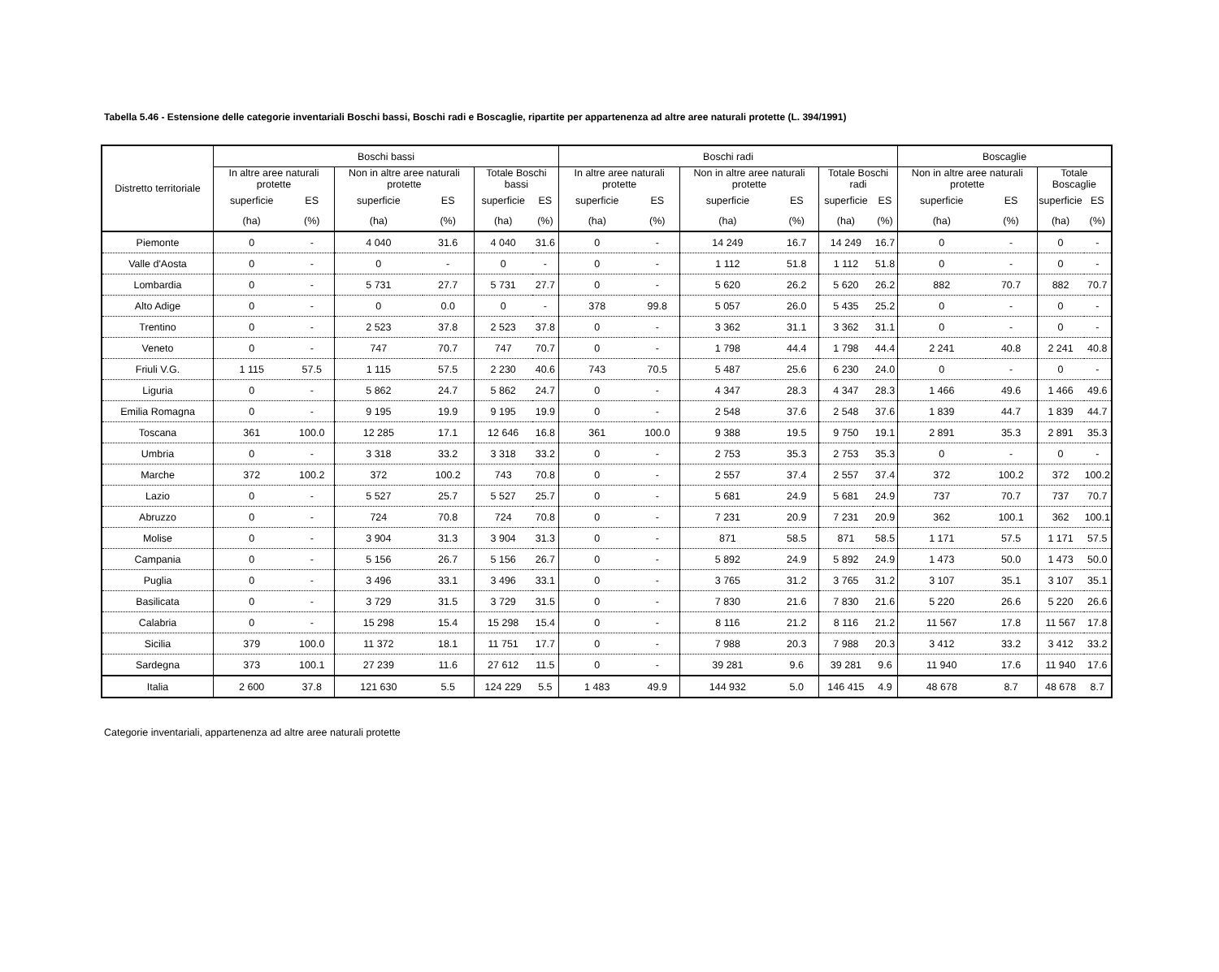Tabella 5.46 - Estensione delle categorie inventariali Boschi bassi, Boschi radi e Boscaglie, ripartite per appartenenza ad altre aree naturali protette (L. 394/1991)
| Distretto territoriale | Boschi bassi | | | | | | Boschi radi | | | | | | Boscaglie | | | |
| --- | --- | --- | --- | --- | --- | --- | --- | --- | --- | --- | --- | --- | --- | --- | --- | --- |
| | In altre aree naturali protette | | Non in altre aree naturali protette | | Totale Boschi bassi | | In altre aree naturali protette | | Non in altre aree naturali protette | | Totale Boschi radi | | Non in altre aree naturali protette | | Totale Boscaglie | |
| | superficie | ES | superficie | ES | superficie | ES | superficie | ES | superficie | ES | superficie | ES | superficie | ES | superficie | ES |
| | (ha) | (%) | (ha) | (%) | (ha) | (%) | (ha) | (%) | (ha) | (%) | (ha) | (%) | (ha) | (%) | (ha) | (%) |
| Piemonte | 0 | - | 4 040 | 31.6 | 4 040 | 31.6 | 0 | - | 14 249 | 16.7 | 14 249 | 16.7 | 0 | - | 0 | - |
| Valle d'Aosta | 0 | - | 0 | - | 0 | - | 0 | - | 1 112 | 51.8 | 1 112 | 51.8 | 0 | - | 0 | - |
| Lombardia | 0 | - | 5 731 | 27.7 | 5 731 | 27.7 | 0 | - | 5 620 | 26.2 | 5 620 | 26.2 | 882 | 70.7 | 882 | 70.7 |
| Alto Adige | 0 | - | 0 | 0.0 | 0 | - | 378 | 99.8 | 5 057 | 26.0 | 5 435 | 25.2 | 0 | - | 0 | - |
| Trentino | 0 | - | 2 523 | 37.8 | 2 523 | 37.8 | 0 | - | 3 362 | 31.1 | 3 362 | 31.1 | 0 | - | 0 | - |
| Veneto | 0 | - | 747 | 70.7 | 747 | 70.7 | 0 | - | 1 798 | 44.4 | 1 798 | 44.4 | 2 241 | 40.8 | 2 241 | 40.8 |
| Friuli V.G. | 1 115 | 57.5 | 1 115 | 57.5 | 2 230 | 40.6 | 743 | 70.5 | 5 487 | 25.6 | 6 230 | 24.0 | 0 | - | 0 | - |
| Liguria | 0 | - | 5 862 | 24.7 | 5 862 | 24.7 | 0 | - | 4 347 | 28.3 | 4 347 | 28.3 | 1 466 | 49.6 | 1 466 | 49.6 |
| Emilia Romagna | 0 | - | 9 195 | 19.9 | 9 195 | 19.9 | 0 | - | 2 548 | 37.6 | 2 548 | 37.6 | 1 839 | 44.7 | 1 839 | 44.7 |
| Toscana | 361 | 100.0 | 12 285 | 17.1 | 12 646 | 16.8 | 361 | 100.0 | 9 388 | 19.5 | 9 750 | 19.1 | 2 891 | 35.3 | 2 891 | 35.3 |
| Umbria | 0 | - | 3 318 | 33.2 | 3 318 | 33.2 | 0 | - | 2 753 | 35.3 | 2 753 | 35.3 | 0 | - | 0 | - |
| Marche | 372 | 100.2 | 372 | 100.2 | 743 | 70.8 | 0 | - | 2 557 | 37.4 | 2 557 | 37.4 | 372 | 100.2 | 372 | 100.2 |
| Lazio | 0 | - | 5 527 | 25.7 | 5 527 | 25.7 | 0 | - | 5 681 | 24.9 | 5 681 | 24.9 | 737 | 70.7 | 737 | 70.7 |
| Abruzzo | 0 | - | 724 | 70.8 | 724 | 70.8 | 0 | - | 7 231 | 20.9 | 7 231 | 20.9 | 362 | 100.1 | 362 | 100.1 |
| Molise | 0 | - | 3 904 | 31.3 | 3 904 | 31.3 | 0 | - | 871 | 58.5 | 871 | 58.5 | 1 171 | 57.5 | 1 171 | 57.5 |
| Campania | 0 | - | 5 156 | 26.7 | 5 156 | 26.7 | 0 | - | 5 892 | 24.9 | 5 892 | 24.9 | 1 473 | 50.0 | 1 473 | 50.0 |
| Puglia | 0 | - | 3 496 | 33.1 | 3 496 | 33.1 | 0 | - | 3 765 | 31.2 | 3 765 | 31.2 | 3 107 | 35.1 | 3 107 | 35.1 |
| Basilicata | 0 | - | 3 729 | 31.5 | 3 729 | 31.5 | 0 | - | 7 830 | 21.6 | 7 830 | 21.6 | 5 220 | 26.6 | 5 220 | 26.6 |
| Calabria | 0 | - | 15 298 | 15.4 | 15 298 | 15.4 | 0 | - | 8 116 | 21.2 | 8 116 | 21.2 | 11 567 | 17.8 | 11 567 | 17.8 |
| Sicilia | 379 | 100.0 | 11 372 | 18.1 | 11 751 | 17.7 | 0 | - | 7 988 | 20.3 | 7 988 | 20.3 | 3 412 | 33.2 | 3 412 | 33.2 |
| Sardegna | 373 | 100.1 | 27 239 | 11.6 | 27 612 | 11.5 | 0 | - | 39 281 | 9.6 | 39 281 | 9.6 | 11 940 | 17.6 | 11 940 | 17.6 |
| Italia | 2 600 | 37.8 | 121 630 | 5.5 | 124 229 | 5.5 | 1 483 | 49.9 | 144 932 | 5.0 | 146 415 | 4.9 | 48 678 | 8.7 | 48 678 | 8.7 |
Categorie inventariali, appartenenza ad altre aree naturali protette